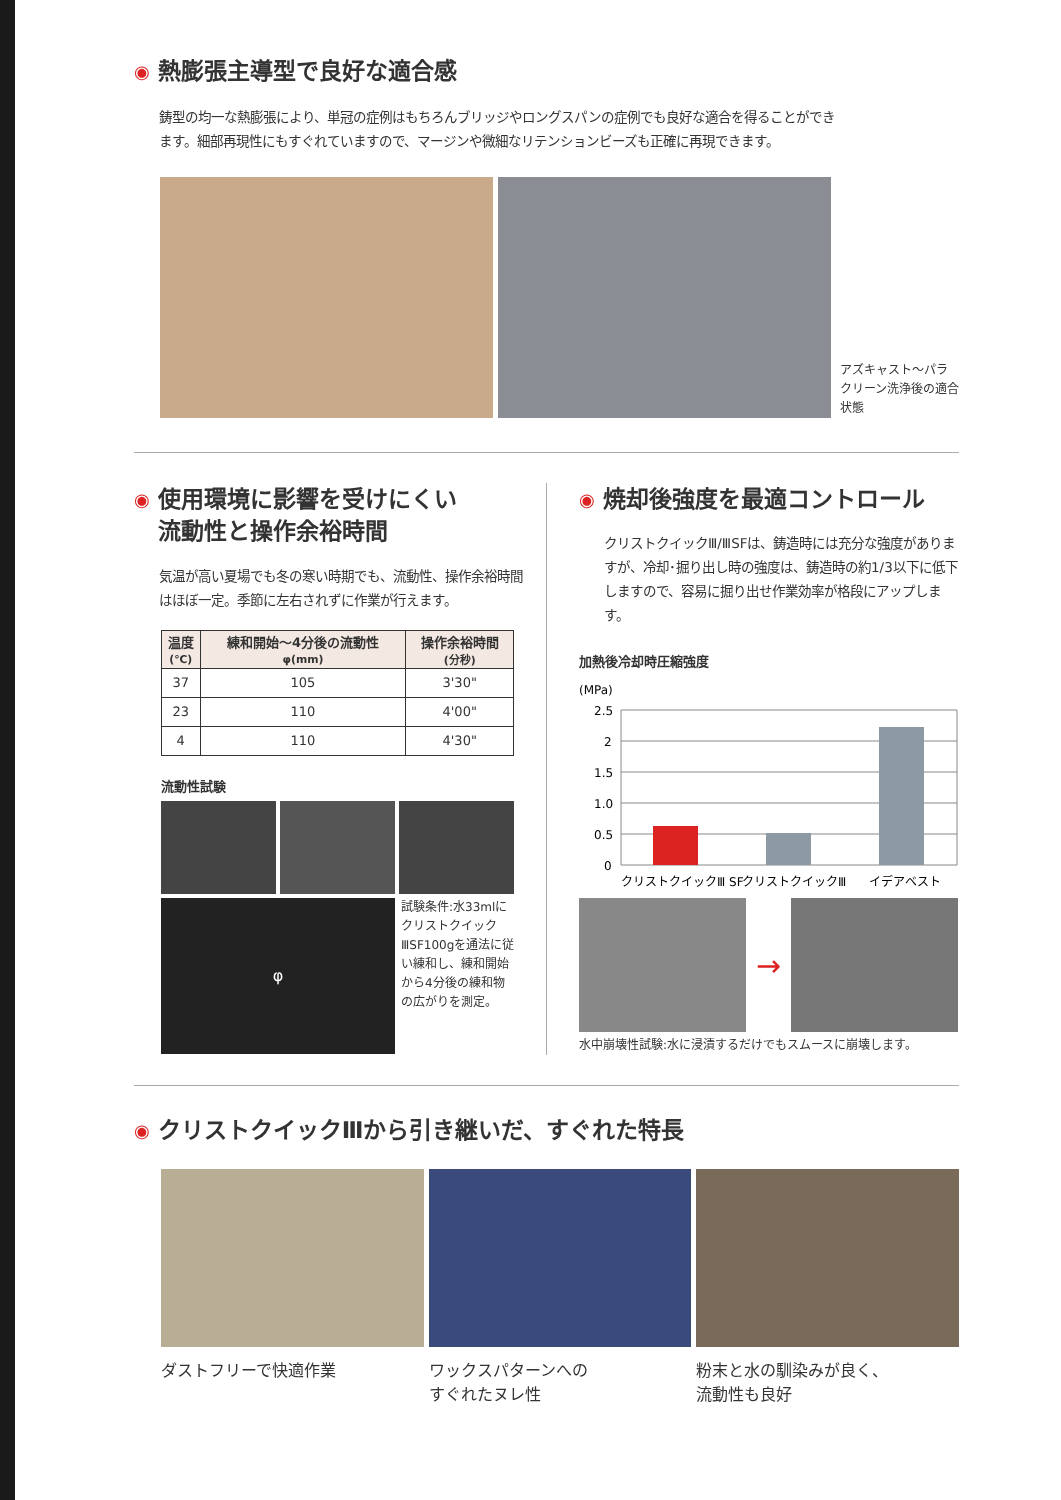◉ 熱膨張主導型で良好な適合感
鋳型の均一な熱膨張により、単冠の症例はもちろんブリッジやロングスパンの症例でも良好な適合を得ることができます。細部再現性にもすぐれていますので、マージンや微細なリテンションビーズも正確に再現できます。
アズキャスト〜パラクリーン洗浄後の適合状態
◉ 使用環境に影響を受けにくい
流動性と操作余裕時間
気温が高い夏場でも冬の寒い時期でも、流動性、操作余裕時間はほぼ一定。季節に左右されずに作業が行えます。
| 温度 (℃) | 練和開始〜4分後の流動性 φ(mm) | 操作余裕時間 (分秒) |
| --- | --- | --- |
| 37 | 105 | 3'30" |
| 23 | 110 | 4'00" |
| 4 | 110 | 4'30" |
流動性試験
φ
試験条件:水33mlにクリストクイックⅢSF100gを通法に従い練和し、練和開始から4分後の練和物の広がりを測定。
◉ 焼却後強度を最適コントロール
クリストクイックⅢ/ⅢSFは、鋳造時には充分な強度がありますが、冷却･掘り出し時の強度は、鋳造時の約1/3以下に低下しますので、容易に掘り出せ作業効率が格段にアップします。
加熱後冷却時圧縮強度
(MPa)
2.5
2
1.5
1.0
0.5
0
クリストクイックⅢ SF
クリストクイックⅢ
イデアベスト
→
水中崩壊性試験:水に浸漬するだけでもスムースに崩壊します。
◉ クリストクイックⅢから引き継いだ、すぐれた特長
ダストフリーで快適作業 ワックスパターンへの
すぐれたヌレ性
粉末と水の馴染みが良く、
流動性も良好